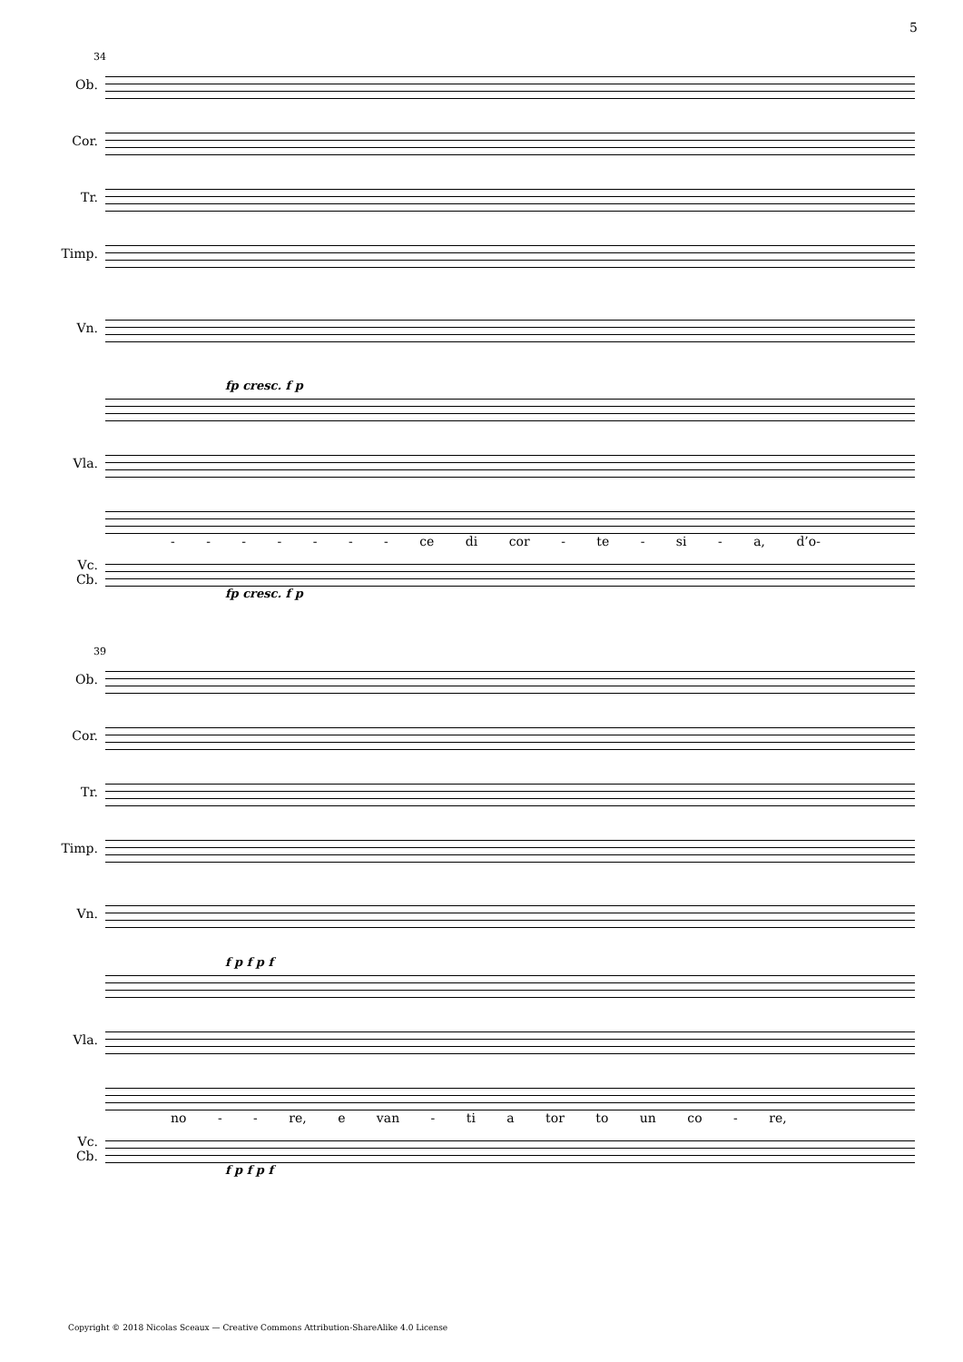5
34
Ob.
Cor.
Tr.
Timp.
Vn.
fp cresc. f p
Vla.
- - - - - - - ce di cor - te - si - a, d’o-
Vc.
Cb.
fp cresc. f p
39
Ob.
Cor.
Tr.
Timp.
Vn.
f p f p f
Vla.
no - - re, e van - ti a tor to un co - re,
Vc.
Cb.
f p f p f
Copyright © 2018 Nicolas Sceaux — Creative Commons Attribution-ShareAlike 4.0 License